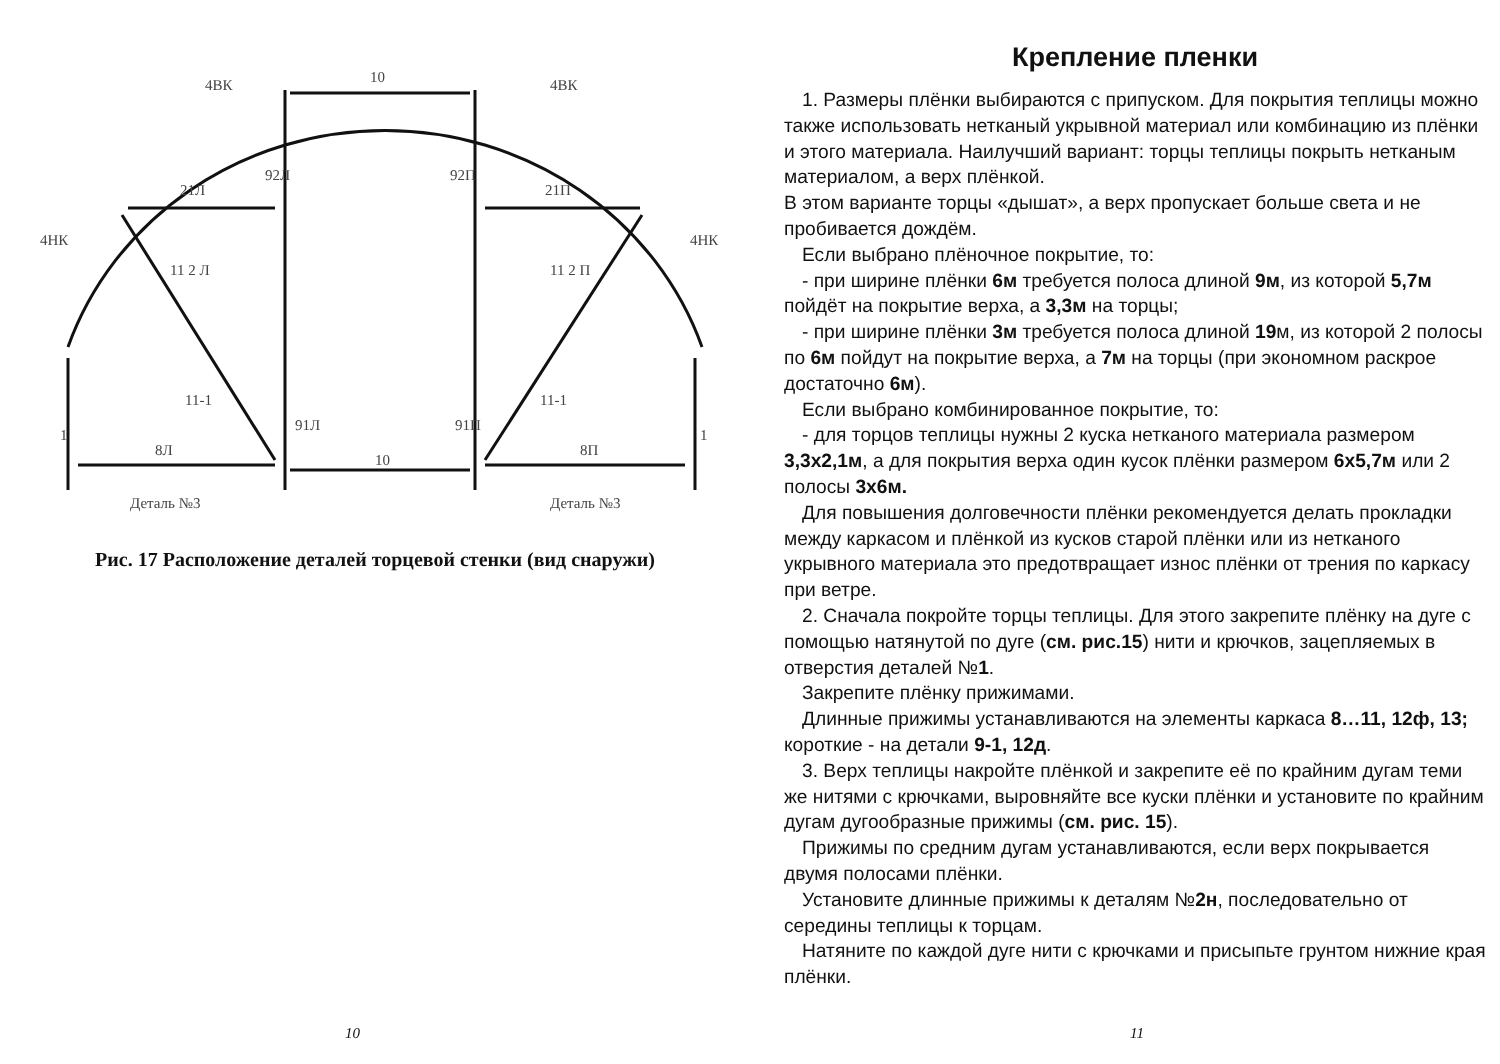4ВК
4ВК
10
4НК
4НК
21Л
21П
11 2 Л
11 2 П
11-1
11-1
1
1
8Л
8П
10
92Л
92П
91Л
91П
Деталь №3
Деталь №3
Рис. 17 Расположение деталей торцевой стенки (вид снаружи)
10
Крепление пленки
1. Размеры плёнки выбираются с припуском. Для покрытия теплицы можно также использовать нетканый укрывной материал или комбинацию из плёнки и этого материала. Наилучший вариант: торцы теплицы покрыть нетканым материалом, а верх плёнкой.
В этом варианте торцы «дышат», а верх пропускает больше света и не пробивается дождём.
Если выбрано плёночное покрытие, то:
- при ширине плёнки 6м требуется полоса длиной 9м, из которой 5,7м пойдёт на покрытие верха, а 3,3м на торцы;
- при ширине плёнки 3м требуется полоса длиной 19м, из которой 2 полосы по 6м пойдут на покрытие верха, а 7м на торцы (при экономном раскрое достаточно 6м).
Если выбрано комбинированное покрытие, то:
- для торцов теплицы нужны 2 куска нетканого материала размером 3,3х2,1м, а для покрытия верха один кусок плёнки размером 6х5,7м или 2 полосы 3х6м.
Для повышения долговечности плёнки рекомендуется делать прокладки между каркасом и плёнкой из кусков старой плёнки или из нетканого укрывного материала это предотвращает износ плёнки от трения по каркасу при ветре.
2. Сначала покройте торцы теплицы. Для этого закрепите плёнку на дуге с помощью натянутой по дуге (см. рис.15) нити и крючков, зацепляемых в отверстия деталей №1.
Закрепите плёнку прижимами.
Длинные прижимы устанавливаются на элементы каркаса 8…11, 12ф, 13; короткие - на детали 9-1, 12д.
3. Верх теплицы накройте плёнкой и закрепите её по крайним дугам теми же нитями с крючками, выровняйте все куски плёнки и установите по крайним дугам дугообразные прижимы (см. рис. 15).
Прижимы по средним дугам устанавливаются, если верх покрывается двумя полосами плёнки.
Установите длинные прижимы к деталям №2н, последовательно от середины теплицы к торцам.
Натяните по каждой дуге нити с крючками и присыпьте грунтом нижние края плёнки.
11